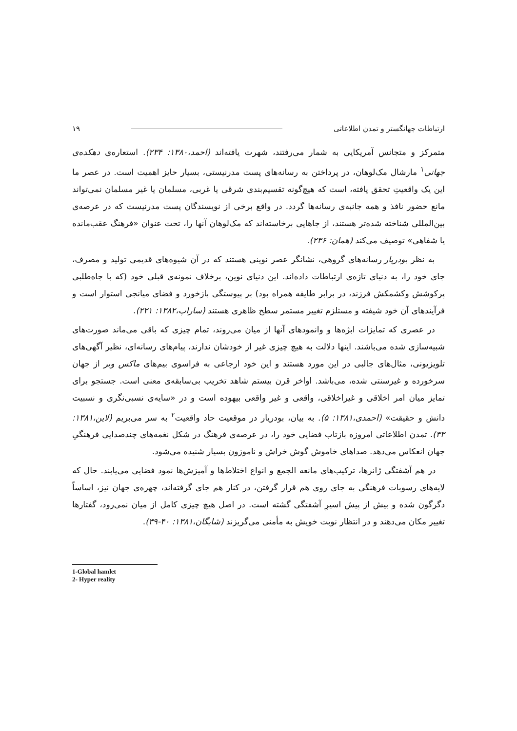ارتباطات جهانگستر و تمدن اطلاعاتی ١٩
متمرکز و متجانس آمریکایی به شمار می‌رفتند، شهرت یافته‌اند (احمد،١٣٨٠: ٢٣۴). استعاره‌ی دهکده‌ی جهانی<sup>١</sup> مارشال مک‌لوهان، در پرداختن به رسانه‌های پست مدرنیستی، بسیار حایز اهمیت است. در عصر ما این یک واقعیتِ تحقق یافته، است که هیچ‌گونه تقسیم‌بندی شرقی یا غربی، مسلمان یا غیر مسلمان نمی‌تواند مانع حضور نافذ و همه جانبه‌ی رسانه‌ها گردد. در واقع برخی از نویسندگان پست مدرنیست که در عرصه‌ی بین‌المللی شناخته شده‌تر هستند، از جاهایی برخاسته‌اند که مک‌لوهان آنها را، تحت عنوان «فرهنگ عقب‌مانده یا شفاهی» توصیف می‌کند (همان: ٢٣۶).
به نظر بودریار رسانه‌های گروهی، نشانگر عصر نوینی هستند که در آن شیوه‌های قدیمی تولید و مصرف، جای خود را، به دنیای تازه‌ی ارتباطات داده‌اند. این دنیای نوین، برخلاف نمونه‌ی قبلی خود (که با جاه‌طلبی پرکوشش وکشمکش فرزند، در برابر طایفه همراه بود) بر پیوستگی بازخورد و فضای میانجی استوار است و فرآیندهای آن خود شیفته و مستلزم تغییر مستمر سطح ظاهری هستند (ساراپ،١٣٨٢: ٢٢١).
در عصری که تمایزات ابژه‌ها و وانمودهای آنها از میان می‌روند، تمام چیزی که باقی می‌ماند صورت‌های شبیه‌سازی شده می‌باشند. اینها دلالت به هیچ چیزی غیر از خودشان ندارند، پیام‌های رسانه‌ای، نظیر آگهی‌های تلویزیونی، مثال‌های جالبی در این مورد هستند و این خود ارجاعی به فراسوی بیم‌های ماکس وبر از جهان سرخورده و غیرسنتی شده، می‌باشد. اواخر قرن بیستم شاهد تخریب بی‌سابقه‌ی معنی است. جستجو برای تمایز میان امر اخلاقی و غیراخلاقی، واقعی و غیر واقعی بیهوده است و در «سایه‌ی نسبی‌نگری و نسبیت دانش و حقیقت» (احمدی،١٣٨١: ۵). به بیان، بودریار در موقعیت حاد واقعیت<sup>٢</sup> به سر می‌بریم (لاین،١٣٨١: ٣٣). تمدن اطلاعاتی امروزه بازتاب فضایی خود را، در عرصه‌ی فرهنگ در شکل نغمه‌های چندصدایی فرهنگیِ جهان انعکاس می‌دهد. صداهای خاموش گوش خراش و ناموزون بسیار شنیده می‌شود.
در هم آشفتگی ژانرها، ترکیب‌های مانعه الجمع و انواع اختلاط‌ها و آمیزش‌ها نمود فضایی می‌یابند. حال که لایه‌های رسوبات فرهنگی به جای روی هم قرار گرفتن، در کنار هم جای گرفته‌اند، چهره‌ی جهان نیز، اساساً دگرگون شده و بیش از پیش اسیرِ آشفتگی گشته است. در اصل هیچ چیزی کامل از میان نمی‌رود، گفتارها تغییر مکان می‌دهند و در انتظار نوبت خویش به مأمنی می‌گریزند (شایگان،١٣٨١: ۴٠-٣٩).
1-Global hamlet
2- Hyper reality